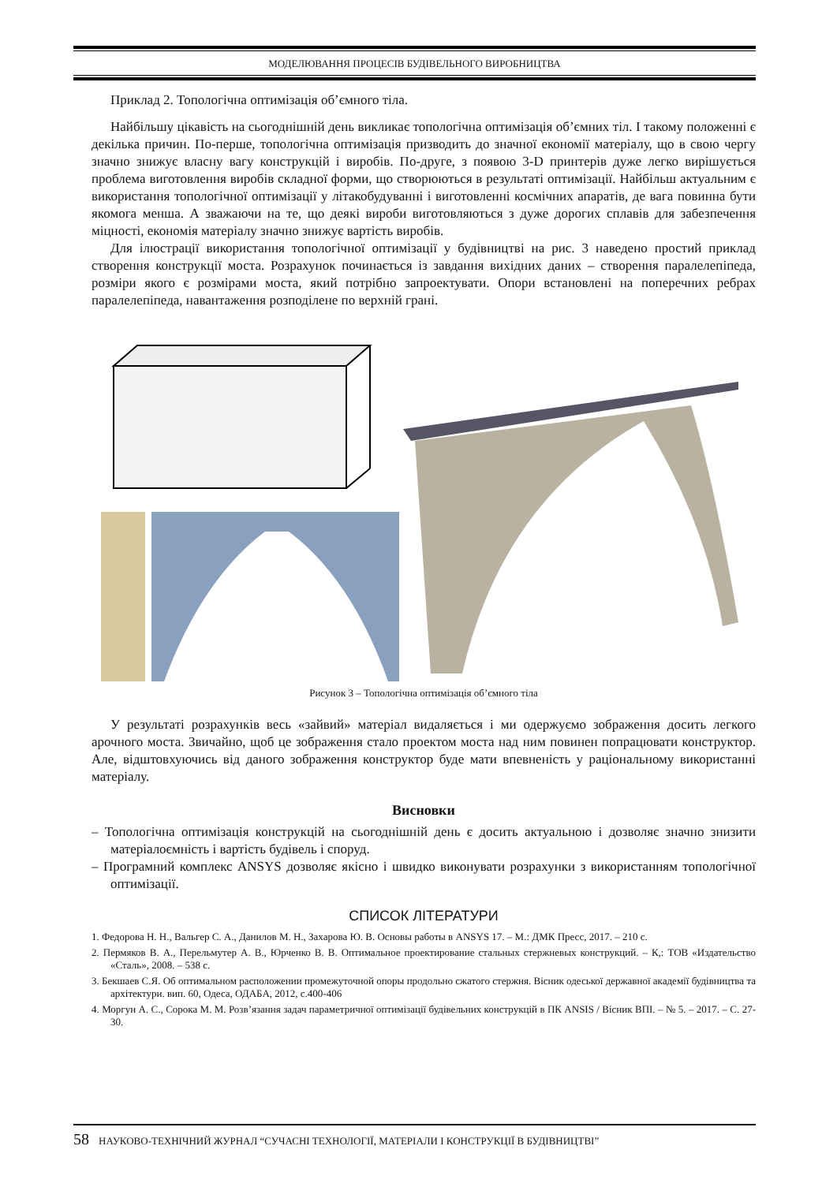МОДЕЛЮВАННЯ ПРОЦЕСІВ БУДІВЕЛЬНОГО ВИРОБНИЦТВА
Приклад 2. Топологічна оптимізація об’ємного тіла.
Найбільшу цікавість на сьогоднішній день викликає топологічна оптимізація об’ємних тіл. І такому положенні є декілька причин. По-перше, топологічна оптимізація призводить до значної економії матеріалу, що в свою чергу значно знижує власну вагу конструкцій і виробів. По-друге, з появою 3-D принтерів дуже легко вирішується проблема виготовлення виробів складної форми, що створюються в результаті оптимізації. Найбільш актуальним є використання топологічної оптимізації у літакобудуванні і виготовленні космічних апаратів, де вага повинна бути якомога менша. А зважаючи на те, що деякі вироби виготовляються з дуже дорогих сплавів для забезпечення міцності, економія матеріалу значно знижує вартість виробів.
Для ілюстрації використання топологічної оптимізації у будівництві на рис. 3 наведено простий приклад створення конструкції моста. Розрахунок починається із завдання вихідних даних – створення паралелепіпеда, розміри якого є розмірами моста, який потрібно запроектувати. Опори встановлені на поперечних ребрах паралелепіпеда, навантаження розподілене по верхній грані.
Рисунок 3 – Топологічна оптимізація об’ємного тіла
У результаті розрахунків весь «зайвий» матеріал видаляється і ми одержуємо зображення досить легкого арочного моста. Звичайно, щоб це зображення стало проектом моста над ним повинен попрацювати конструктор. Але, відштовхуючись від даного зображення конструктор буде мати впевненість у раціональному використанні матеріалу.
Висновки
– Топологічна оптимізація конструкцій на сьогоднішній день є досить актуальною і дозволяє значно знизити матеріалоємність і вартість будівель і споруд.
– Програмний комплекс ANSYS дозволяє якісно і швидко виконувати розрахунки з використанням топологічної оптимізації.
СПИСОК ЛІТЕРАТУРИ
1. Федорова Н. Н., Вальгер С. А., Данилов М. Н., Захарова Ю. В. Основы работы в ANSYS 17. – М.: ДМК Пресс, 2017. – 210 с.
2. Пермяков В. А., Перельмутер А. В., Юрченко В. В. Оптимальное проектирование стальных стержневых конструкций. – К,: ТОВ «Издательство «Сталь», 2008. – 538 с.
3. Бекшаев С.Я. Об оптимальном расположении промежуточной опоры продольно сжатого стержня. Вісник одеської державної академії будівництва та архітектури. вип. 60, Одеса, ОДАБА, 2012, с.400-406
4. Моргун А. С., Сорока М. М. Розв’язання задач параметричної оптимізації будівельних конструкцій в ПК ANSIS / Вісник ВПІ. – № 5. – 2017. – С. 27-30.
58 НАУКОВО-ТЕХНІЧНИЙ ЖУРНАЛ “СУЧАСНІ ТЕХНОЛОГІЇ, МАТЕРІАЛИ І КОНСТРУКЦІЇ В БУДІВНИЦТВІ”